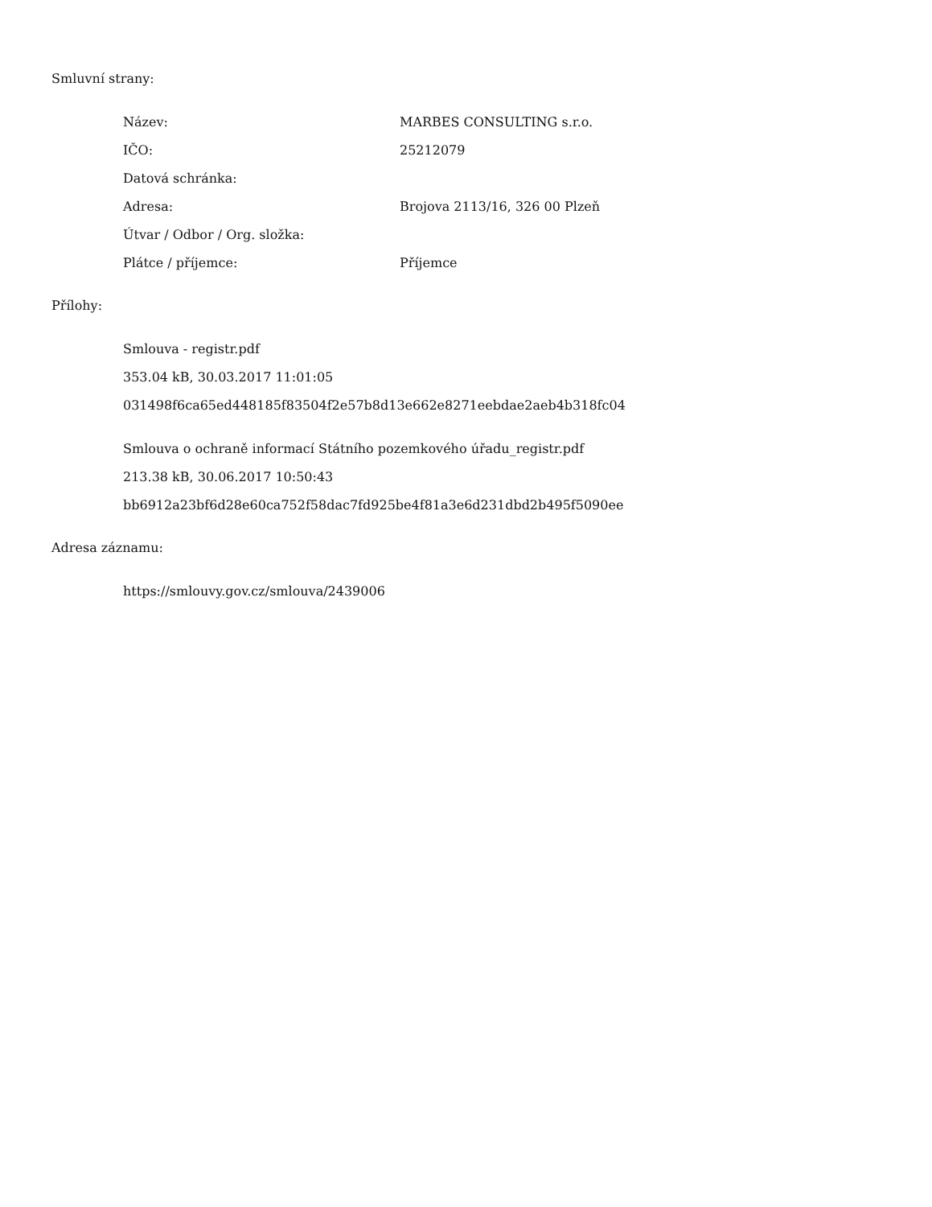Smluvní strany:
| Název: | MARBES CONSULTING s.r.o. |
| IČO: | 25212079 |
| Datová schránka: | |
| Adresa: | Brojova 2113/16, 326 00 Plzeň |
| Útvar / Odbor / Org. složka: | |
| Plátce / příjemce: | Příjemce |
Přílohy:
Smlouva - registr.pdf
353.04 kB, 30.03.2017 11:01:05
031498f6ca65ed448185f83504f2e57b8d13e662e8271eebdae2aeb4b318fc04
Smlouva o ochraně informací Státního pozemkového úřadu_registr.pdf
213.38 kB, 30.06.2017 10:50:43
bb6912a23bf6d28e60ca752f58dac7fd925be4f81a3e6d231dbd2b495f5090ee
Adresa záznamu:
https://smlouvy.gov.cz/smlouva/2439006